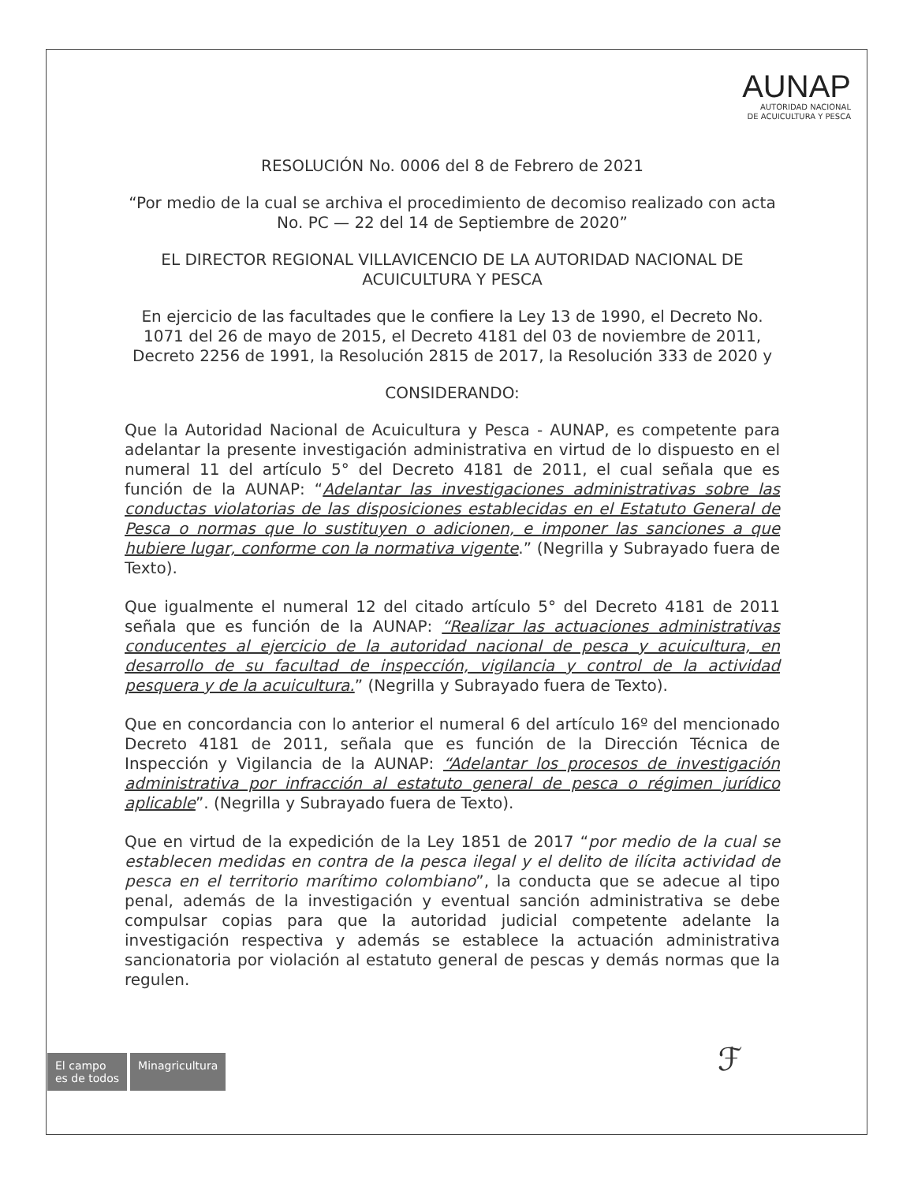AUNAP
AUTORIDAD NACIONAL
DE ACUICULTURA Y PESCA
RESOLUCIÓN No. 0006 del 8 de Febrero de 2021
“Por medio de la cual se archiva el procedimiento de decomiso realizado con acta No. PC — 22 del 14 de Septiembre de 2020”
EL DIRECTOR REGIONAL VILLAVICENCIO DE LA AUTORIDAD NACIONAL DE ACUICULTURA Y PESCA
En ejercicio de las facultades que le confiere la Ley 13 de 1990, el Decreto No. 1071 del 26 de mayo de 2015, el Decreto 4181 del 03 de noviembre de 2011, Decreto 2256 de 1991, la Resolución 2815 de 2017, la Resolución 333 de 2020 y
CONSIDERANDO:
Que la Autoridad Nacional de Acuicultura y Pesca - AUNAP, es competente para adelantar la presente investigación administrativa en virtud de lo dispuesto en el numeral 11 del artículo 5° del Decreto 4181 de 2011, el cual señala que es función de la AUNAP: “Adelantar las investigaciones administrativas sobre las conductas violatorias de las disposiciones establecidas en el Estatuto General de Pesca o normas que lo sustituyen o adicionen, e imponer las sanciones a que hubiere lugar, conforme con la normativa vigente.” (Negrilla y Subrayado fuera de Texto).
Que igualmente el numeral 12 del citado artículo 5° del Decreto 4181 de 2011 señala que es función de la AUNAP: “Realizar las actuaciones administrativas conducentes al ejercicio de la autoridad nacional de pesca y acuicultura, en desarrollo de su facultad de inspección, vigilancia y control de la actividad pesquera y de la acuicultura.” (Negrilla y Subrayado fuera de Texto).
Que en concordancia con lo anterior el numeral 6 del artículo 16º del mencionado Decreto 4181 de 2011, señala que es función de la Dirección Técnica de Inspección y Vigilancia de la AUNAP: “Adelantar los procesos de investigación administrativa por infracción al estatuto general de pesca o régimen jurídico aplicable”. (Negrilla y Subrayado fuera de Texto).
Que en virtud de la expedición de la Ley 1851 de 2017 “por medio de la cual se establecen medidas en contra de la pesca ilegal y el delito de ilícita actividad de pesca en el territorio marítimo colombiano”, la conducta que se adecue al tipo penal, además de la investigación y eventual sanción administrativa se debe compulsar copias para que la autoridad judicial competente adelante la investigación respectiva y además se establece la actuación administrativa sancionatoria por violación al estatuto general de pescas y demás normas que la regulen.
ℱ
El campo
es de todos
Minagricultura